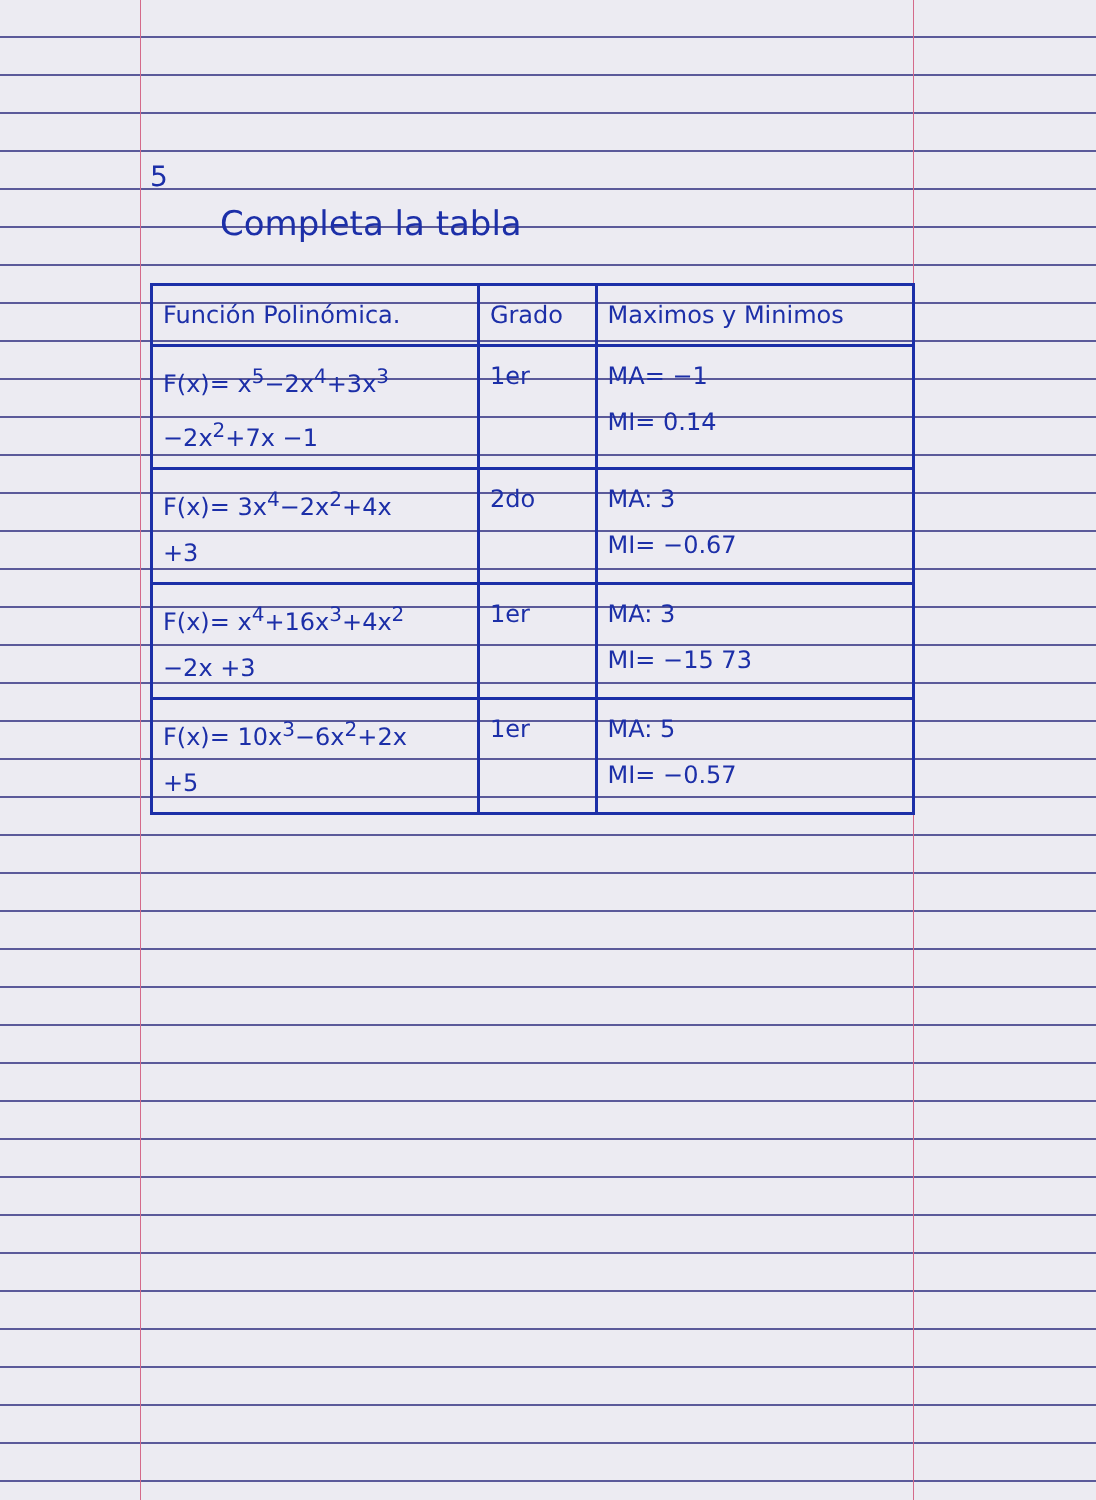5
Completa la tabla
| Función Polinómica. | Grado | Maximos y Minimos |
| --- | --- | --- |
| F(x)= x<sup>5</sup>−2x<sup>4</sup>+3x<sup>3</sup> −2x<sup>2</sup>+7x −1 | 1er | MA= −1 MI= 0.14 |
| F(x)= 3x<sup>4</sup>−2x<sup>2</sup>+4x +3 | 2do | MA: 3 MI= −0.67 |
| F(x)= x<sup>4</sup>+16x<sup>3</sup>+4x<sup>2</sup> −2x +3 | 1er | MA: 3 MI= −15 73 |
| F(x)= 10x<sup>3</sup>−6x<sup>2</sup>+2x +5 | 1er | MA: 5 MI= −0.57 |